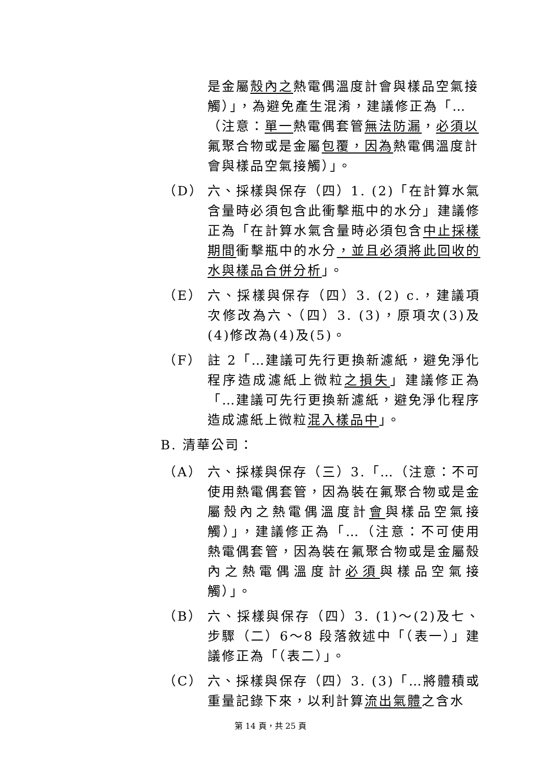是金屬殼內之熱電偶溫度計會與樣品空氣接觸）」，為避免產生混淆，建議修正為「…（注意：單一熱電偶套管無法防漏，必須以氟聚合物或是金屬包覆，因為熱電偶溫度計會與樣品空氣接觸）」。
（D） 六、採樣與保存（四）1. (2)「在計算水氣含量時必須包含此衝擊瓶中的水分」建議修正為「在計算水氣含量時必須包含中止採樣期間衝擊瓶中的水分，並且必須將此回收的水與樣品合併分析」。
（E） 六、採樣與保存（四）3. (2) c.，建議項次修改為六、（四）3. (3)，原項次(3)及(4)修改為(4)及(5)。
（F） 註 2「…建議可先行更換新濾紙，避免淨化程序造成濾紙上微粒之損失」建議修正為「…建議可先行更換新濾紙，避免淨化程序造成濾紙上微粒混入樣品中」。
B. 清華公司：
（A） 六、採樣與保存（三）3.「…（注意：不可使用熱電偶套管，因為裝在氟聚合物或是金屬殼內之熱電偶溫度計會與樣品空氣接觸）」，建議修正為「…（注意：不可使用熱電偶套管，因為裝在氟聚合物或是金屬殼內之熱電偶溫度計必須與樣品空氣接觸）」。
（B） 六、採樣與保存（四）3. (1)～(2)及七、步驟（二）6～8 段落敘述中「（表一）」建議修正為「（表二）」。
（C） 六、採樣與保存（四）3. (3)「…將體積或重量記錄下來，以利計算流出氣體之含水
第 14 頁，共 25 頁